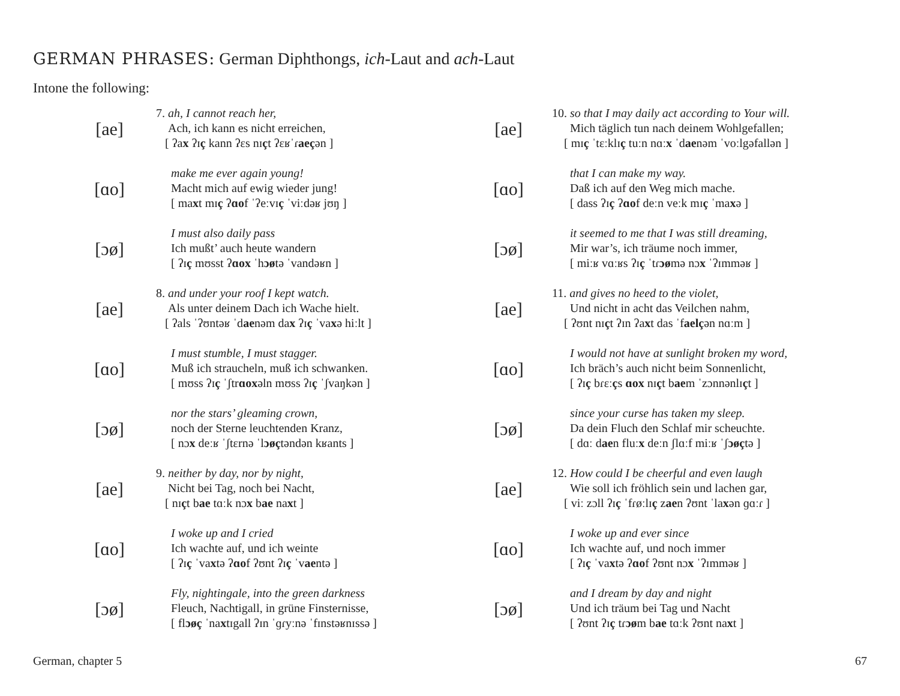GERMAN PHRASES: German Diphthongs, ich-Laut and ach-Laut
Intone the following:
[ae]
7. ah, I cannot reach her,
Ach, ich kann es nicht erreichen,
[ ʔax ʔɪç kann ʔɛs nɪçt ʔɛʁˈɾaeçən ]
[ɑo]
make me ever again young!
Macht mich auf ewig wieder jung!
[ maxt mɪç ʔɑof ˈʔeːvɪç ˈviːdəʁ jʊŋ ]
[ɔø]
I must also daily pass
Ich mußt’ auch heute wandern
[ ʔɪç mʊsst ʔɑox ˈhɔøtə ˈvandəʁn ]
[ae]
8. and under your roof I kept watch.
Als unter deinem Dach ich Wache hielt.
[ ʔals ˈʔʊntəʁ ˈdaenəm dax ʔɪç ˈvaxə hiːlt ]
[ɑo]
I must stumble, I must stagger.
Muß ich straucheln, muß ich schwanken.
[ mʊss ʔɪç ˈʃtrɑoxəln mʊss ʔɪç ˈʃvaŋkən ]
[ɔø]
nor the stars’ gleaming crown,
noch der Sterne leuchtenden Kranz,
[ nɔx deːʁ ˈʃtɛrnə ˈlɔøçtəndən kʁants ]
[ae]
9. neither by day, nor by night,
Nicht bei Tag, noch bei Nacht,
[ nɪçt bae tɑːk nɔx bae naxt ]
[ɑo]
I woke up and I cried
Ich wachte auf, und ich weinte
[ ʔɪç ˈvaxtə ʔɑof ʔʊnt ʔɪç ˈvaentə ]
[ɔø]
Fly, nightingale, into the green darkness
Fleuch, Nachtigall, in grüne Finsternisse,
[ flɔøç ˈnaxtɪgall ʔɪn ˈɡɾyːnə ˈfɪnstəʁnɪssə ]
[ae]
10. so that I may daily act according to Your will.
Mich täglich tun nach deinem Wohlgefallen;
[ mɪç ˈtɛːklɪç tuːn nɑːx ˈdaenəm ˈvoːlgəfallən ]
[ɑo]
that I can make my way.
Daß ich auf den Weg mich mache.
[ dass ʔɪç ʔɑof deːn veːk mɪç ˈmaxə ]
[ɔø]
it seemed to me that I was still dreaming,
Mir war’s, ich träume noch immer,
[ miːʁ vɑːʁs ʔɪç ˈtɾɔømə nɔx ˈʔɪmməʁ ]
[ae]
11. and gives no heed to the violet,
Und nicht in acht das Veilchen nahm,
[ ʔʊnt nɪçt ʔɪn ʔaxt das ˈfaelçən nɑːm ]
[ɑo]
I would not have at sunlight broken my word,
Ich bräch’s auch nicht beim Sonnenlicht,
[ ʔɪç bɾɛːçs ɑox nɪçt baem ˈzɔnnənlɪçt ]
[ɔø]
since your curse has taken my sleep.
Da dein Fluch den Schlaf mir scheuchte.
[ dɑː daen fluːx deːn ʃlɑːf miːʁ ˈʃɔøçtə ]
[ae]
12. How could I be cheerful and even laugh
Wie soll ich fröhlich sein und lachen gar,
[ viː zɔll ʔɪç ˈfɾøːlɪç zaen ʔʊnt ˈlaxən ɡɑːɾ ]
[ɑo]
I woke up and ever since
Ich wachte auf, und noch immer
[ ʔɪç ˈvaxtə ʔɑof ʔʊnt nɔx ˈʔɪmməʁ ]
[ɔø]
and I dream by day and night
Und ich träum bei Tag und Nacht
[ ʔʊnt ʔɪç tɾɔøm bae tɑːk ʔʊnt naxt ]
German, chapter 5 67